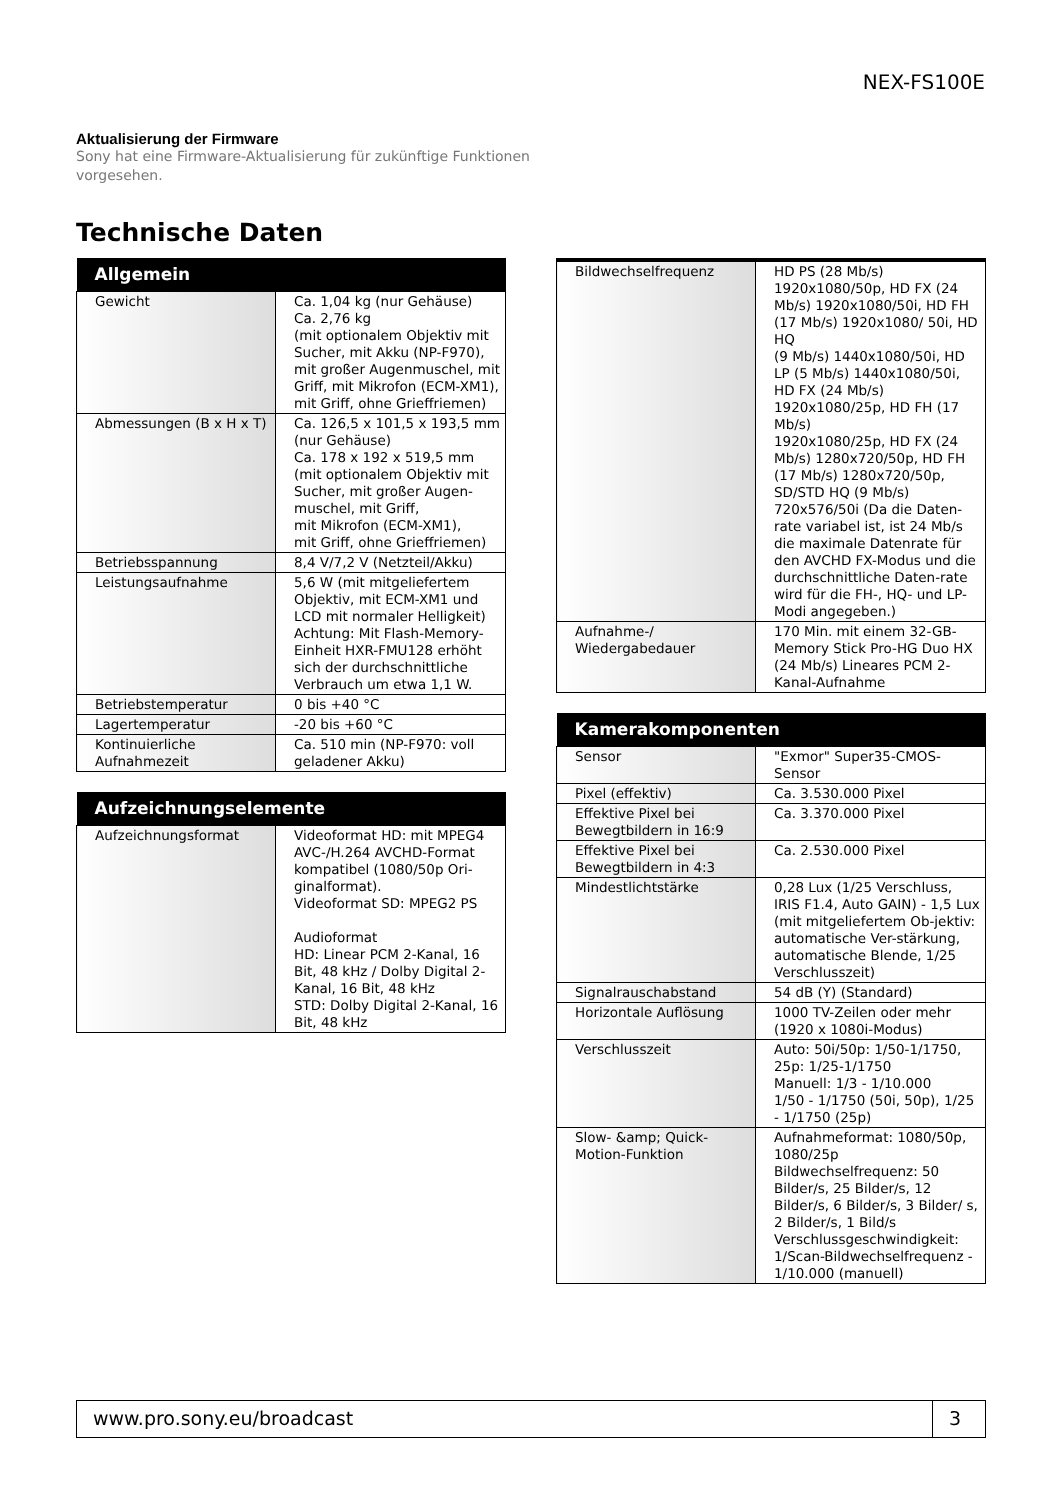NEX-FS100E
Aktualisierung der Firmware
Sony hat eine Firmware-Aktualisierung für zukünftige Funktionen vorgesehen.
Technische Daten
| Allgemein | |
| --- | --- |
| Gewicht | Ca. 1,04 kg (nur Gehäuse) Ca. 2,76 kg (mit optionalem Objektiv mit Sucher, mit Akku (NP-F970), mit großer Augenmuschel, mit Griff, mit Mikrofon (ECM-XM1), mit Griff, ohne Grieffriemen) |
| Abmessungen (B x H x T) | Ca. 126,5 x 101,5 x 193,5 mm (nur Gehäuse) Ca. 178 x 192 x 519,5 mm (mit optionalem Objektiv mit Sucher, mit großer Augen-muschel, mit Griff, mit Mikrofon (ECM-XM1), mit Griff, ohne Grieffriemen) |
| Betriebsspannung | 8,4 V/7,2 V (Netzteil/Akku) |
| Leistungsaufnahme | 5,6 W (mit mitgeliefertem Objektiv, mit ECM-XM1 und LCD mit normaler Helligkeit) Achtung: Mit Flash-Memory-Einheit HXR-FMU128 erhöht sich der durchschnittliche Verbrauch um etwa 1,1 W. |
| Betriebstemperatur | 0 bis +40 °C |
| Lagertemperatur | -20 bis +60 °C |
| Kontinuierliche Aufnahmezeit | Ca. 510 min (NP-F970: voll geladener Akku) |
| Aufzeichnungselemente | |
| --- | --- |
| Aufzeichnungsformat | Videoformat HD: mit MPEG4 AVC-/H.264 AVCHD-Format kompatibel (1080/50p Ori-ginalformat). Videoformat SD: MPEG2 PS Audioformat HD: Linear PCM 2-Kanal, 16 Bit, 48 kHz / Dolby Digital 2-Kanal, 16 Bit, 48 kHz STD: Dolby Digital 2-Kanal, 16 Bit, 48 kHz |
| Bildwechselfrequenz | HD PS (28 Mb/s) 1920x1080/50p, HD FX (24 Mb/s) 1920x1080/50i, HD FH (17 Mb/s) 1920x1080/ 50i, HD HQ (9 Mb/s) 1440x1080/50i, HD LP (5 Mb/s) 1440x1080/50i, HD FX (24 Mb/s) 1920x1080/25p, HD FH (17 Mb/s) 1920x1080/25p, HD FX (24 Mb/s) 1280x720/50p, HD FH (17 Mb/s) 1280x720/50p, SD/STD HQ (9 Mb/s) 720x576/50i (Da die Daten-rate variabel ist, ist 24 Mb/s die maximale Datenrate für den AVCHD FX-Modus und die durchschnittliche Daten-rate wird für die FH-, HQ- und LP-Modi angegeben.) |
| Aufnahme-/ Wiedergabedauer | 170 Min. mit einem 32-GB-Memory Stick Pro-HG Duo HX (24 Mb/s) Lineares PCM 2-Kanal-Aufnahme |
| Kamerakomponenten | |
| --- | --- |
| Sensor | "Exmor" Super35-CMOS-Sensor |
| Pixel (effektiv) | Ca. 3.530.000 Pixel |
| Effektive Pixel bei Bewegtbildern in 16:9 | Ca. 3.370.000 Pixel |
| Effektive Pixel bei Bewegtbildern in 4:3 | Ca. 2.530.000 Pixel |
| Mindestlichtstärke | 0,28 Lux (1/25 Verschluss, IRIS F1.4, Auto GAIN) - 1,5 Lux (mit mitgeliefertem Ob-jektiv: automatische Ver-stärkung, automatische Blende, 1/25 Verschlusszeit) |
| Signalrauschabstand | 54 dB (Y) (Standard) |
| Horizontale Auflösung | 1000 TV-Zeilen oder mehr (1920 x 1080i-Modus) |
| Verschlusszeit | Auto: 50i/50p: 1/50-1/1750, 25p: 1/25-1/1750 Manuell: 1/3 - 1/10.000 1/50 - 1/1750 (50i, 50p), 1/25 - 1/1750 (25p) |
| Slow- &amp; Quick-Motion-Funktion | Aufnahmeformat: 1080/50p, 1080/25p Bildwechselfrequenz: 50 Bilder/s, 25 Bilder/s, 12 Bilder/s, 6 Bilder/s, 3 Bilder/ s, 2 Bilder/s, 1 Bild/s Verschlussgeschwindigkeit: 1/Scan-Bildwechselfrequenz - 1/10.000 (manuell) |
www.pro.sony.eu/broadcast 3